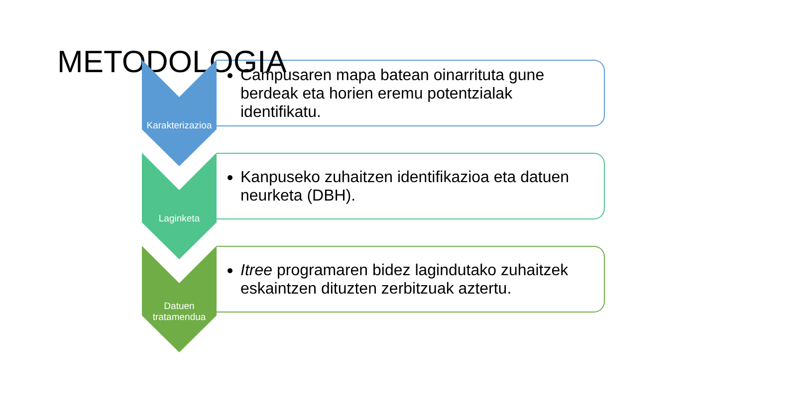METODOLOGIA
Karakterizazioa
Campusaren mapa batean oinarrituta gune berdeak eta horien eremu potentzialak identifikatu.
Laginketa
Kanpuseko zuhaitzen identifikazioa eta datuen neurketa (DBH).
Datuen
tratamendua
Itree programaren bidez lagindutako zuhaitzek eskaintzen dituzten zerbitzuak aztertu.